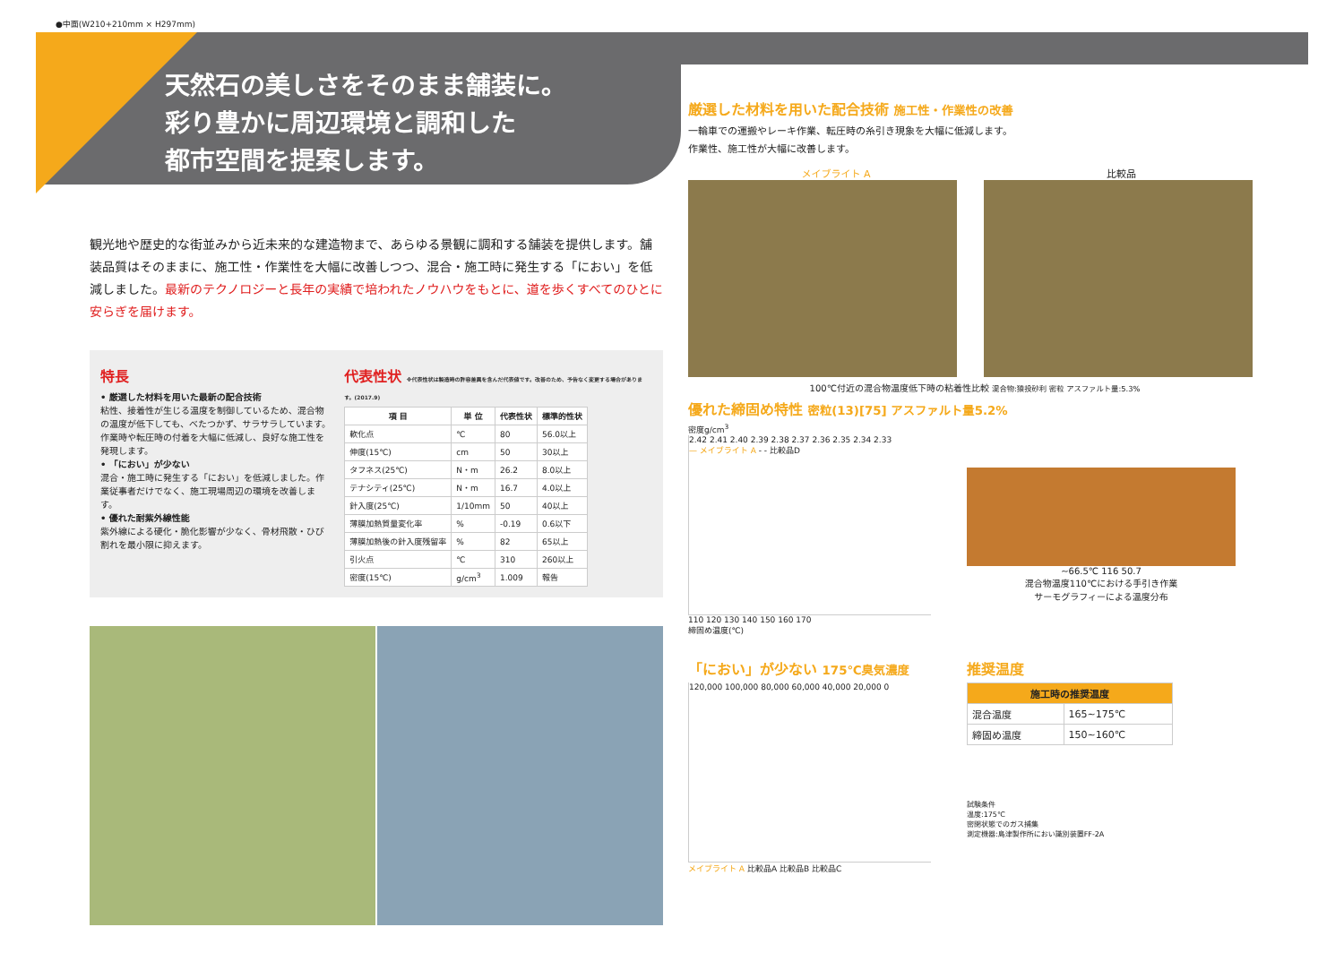●中面(W210+210mm × H297mm)
天然石の美しさをそのまま舗装に。
彩り豊かに周辺環境と調和した
都市空間を提案します。
観光地や歴史的な街並みから近未来的な建造物まで、あらゆる景観に調和する舗装を提供します。舗装品質はそのままに、施工性・作業性を大幅に改善しつつ、混合・施工時に発生する「におい」を低減しました。最新のテクノロジーと長年の実績で培われたノウハウをもとに、道を歩くすべてのひとに安らぎを届けます。
特長
• 厳選した材料を用いた最新の配合技術
粘性、接着性が生じる温度を制御しているため、混合物の温度が低下しても、べたつかず、サラサラしています。作業時や転圧時の付着を大幅に低減し、良好な施工性を発現します。
• 「におい」が少ない
混合・施工時に発生する「におい」を低減しました。作業従事者だけでなく、施工現場周辺の環境を改善します。
• 優れた耐紫外線性能
紫外線による硬化・脆化影響が少なく、骨材飛散・ひび割れを最小限に抑えます。
代表性状 ※代表性状は製造時の許容差異を含んだ代表値です。改善のため、予告なく変更する場合があります。(2017.9)
| 項 目 | 単 位 | 代表性状 | 標準的性状 |
| --- | --- | --- | --- |
| 軟化点 | ℃ | 80 | 56.0以上 |
| 伸度(15℃) | cm | 50 | 30以上 |
| タフネス(25℃) | N・m | 26.2 | 8.0以上 |
| テナシティ(25℃) | N・m | 16.7 | 4.0以上 |
| 針入度(25℃) | 1/10mm | 50 | 40以上 |
| 薄膜加熱質量変化率 | % | -0.19 | 0.6以下 |
| 薄膜加熱後の針入度残留率 | % | 82 | 65以上 |
| 引火点 | ℃ | 310 | 260以上 |
| 密度(15℃) | g/cm<sup>3</sup> | 1.009 | 報告 |
厳選した材料を用いた配合技術 施工性・作業性の改善
一輪車での運搬やレーキ作業、転圧時の糸引き現象を大幅に低減します。
作業性、施工性が大幅に改善します。
メイブライト A 比較品
100℃付近の混合物温度低下時の粘着性比較 混合物:猿投砂利 密粒 アスファルト量:5.3%
優れた締固め特性 密粒(13)[75] アスファルト量5.2%
密度g/cm<sup>3</sup>
2.42 2.41 2.40 2.39 2.38 2.37 2.36 2.35 2.34 2.33
— メイブライト A - - 比較品D
110 120 130 140 150 160 170
締固め温度(℃)
~66.5℃ 116 50.7
混合物温度110℃における手引き作業
サーモグラフィーによる温度分布
「におい」が少ない 175℃臭気濃度
120,000 100,000 80,000 60,000 40,000 20,000 0
メイブライト A 比較品A 比較品B 比較品C
推奨温度
| 施工時の推奨温度 | |
| --- | --- |
| 混合温度 | 165~175℃ |
| 締固め温度 | 150~160℃ |
試験条件
温度:175℃
密閉状態でのガス捕集
測定機器:島津製作所におい識別装置FF-2A